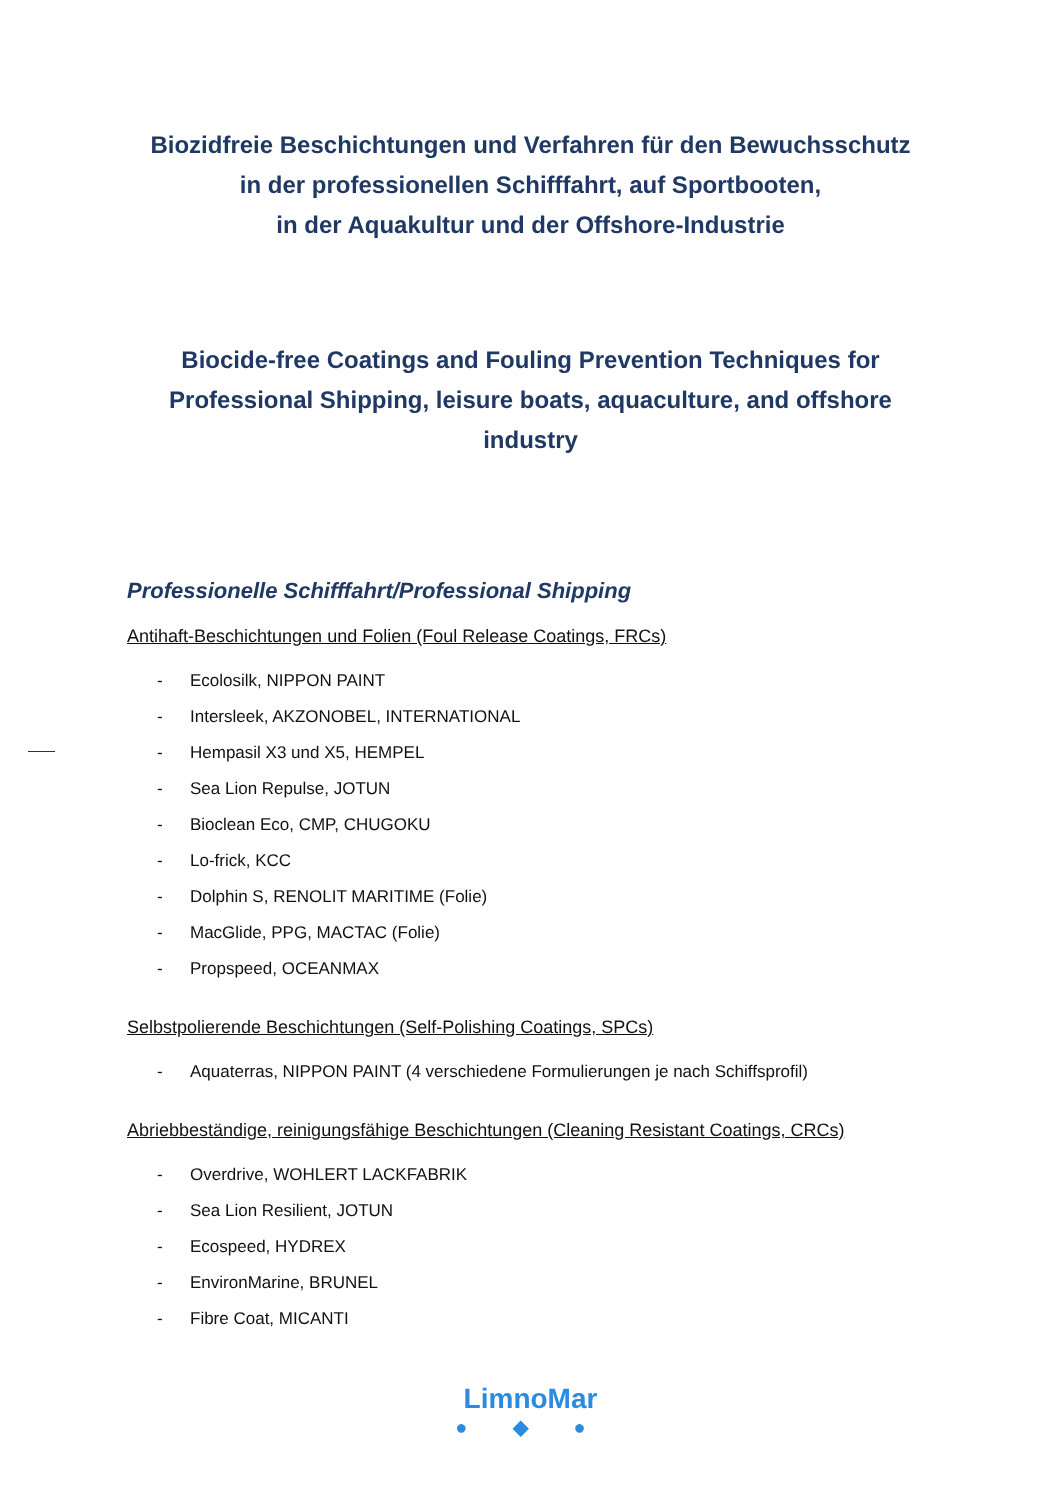Biozidfreie Beschichtungen und Verfahren für den Bewuchsschutz
in der professionellen Schifffahrt, auf Sportbooten,
in der Aquakultur und der Offshore-Industrie
Biocide-free Coatings and Fouling Prevention Techniques for Professional Shipping, leisure boats, aquaculture, and offshore industry
Professionelle Schifffahrt/Professional Shipping
Antihaft-Beschichtungen und Folien (Foul Release Coatings, FRCs)
- Ecolosilk, NIPPON PAINT
- Intersleek, AKZONOBEL, INTERNATIONAL
- Hempasil X3 und X5, HEMPEL
- Sea Lion Repulse, JOTUN
- Bioclean Eco, CMP, CHUGOKU
- Lo-frick, KCC
- Dolphin S, RENOLIT MARITIME (Folie)
- MacGlide, PPG, MACTAC (Folie)
- Propspeed, OCEANMAX
Selbstpolierende Beschichtungen (Self-Polishing Coatings, SPCs)
- Aquaterras, NIPPON PAINT (4 verschiedene Formulierungen je nach Schiffsprofil)
Abriebbeständige, reinigungsfähige Beschichtungen (Cleaning Resistant Coatings, CRCs)
- Overdrive, WOHLERT LACKFABRIK
- Sea Lion Resilient, JOTUN
- Ecospeed, HYDREX
- EnvironMarine, BRUNEL
- Fibre Coat, MICANTI
LimnoMar
● ◆ ●